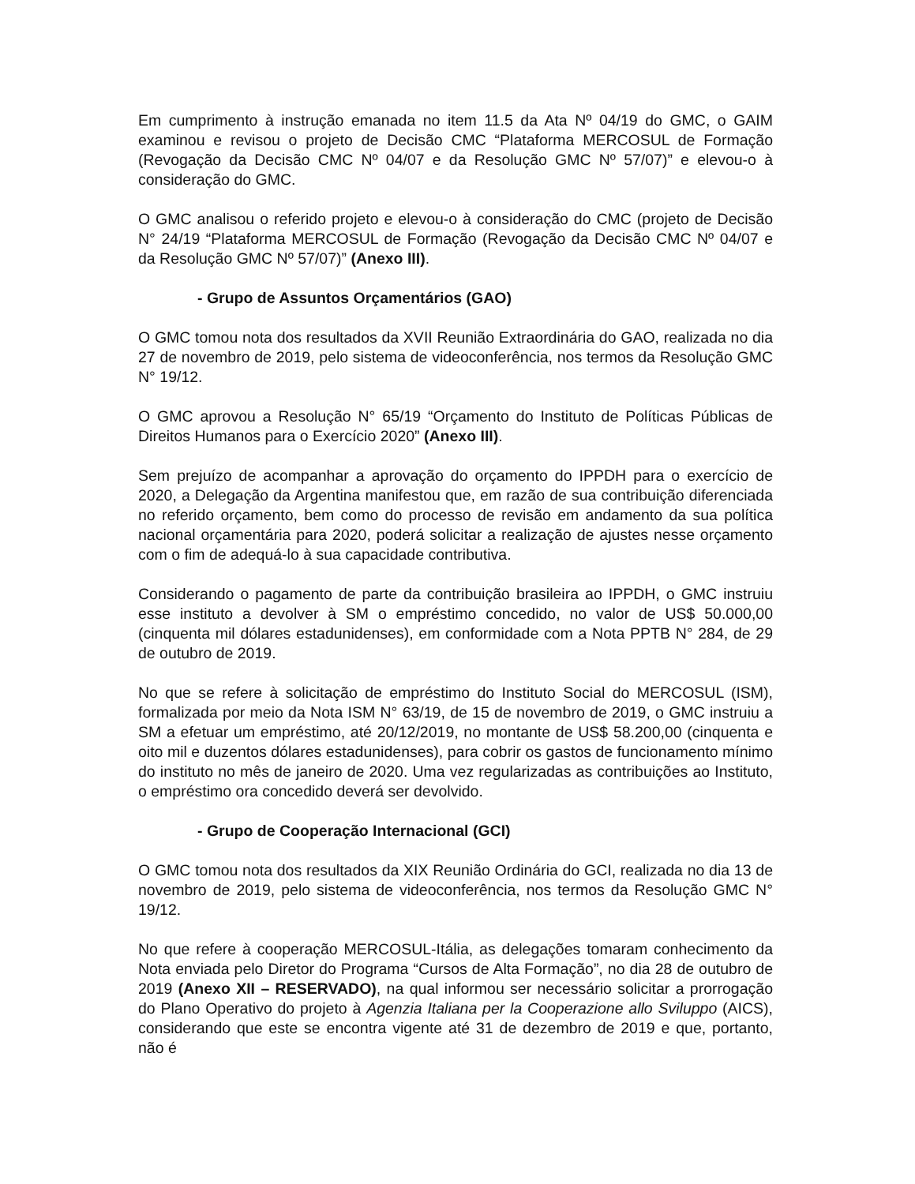Em cumprimento à instrução emanada no item 11.5 da Ata Nº 04/19 do GMC, o GAIM examinou e revisou o projeto de Decisão CMC “Plataforma MERCOSUL de Formação (Revogação da Decisão CMC Nº 04/07 e da Resolução GMC Nº 57/07)” e elevou-o à consideração do GMC.
O GMC analisou o referido projeto e elevou-o à consideração do CMC (projeto de Decisão N° 24/19 “Plataforma MERCOSUL de Formação (Revogação da Decisão CMC Nº 04/07 e da Resolução GMC Nº 57/07)” (Anexo III).
- Grupo de Assuntos Orçamentários (GAO)
O GMC tomou nota dos resultados da XVII Reunião Extraordinária do GAO, realizada no dia 27 de novembro de 2019, pelo sistema de videoconferência, nos termos da Resolução GMC N° 19/12.
O GMC aprovou a Resolução N° 65/19 “Orçamento do Instituto de Políticas Públicas de Direitos Humanos para o Exercício 2020” (Anexo III).
Sem prejuízo de acompanhar a aprovação do orçamento do IPPDH para o exercício de 2020, a Delegação da Argentina manifestou que, em razão de sua contribuição diferenciada no referido orçamento, bem como do processo de revisão em andamento da sua política nacional orçamentária para 2020, poderá solicitar a realização de ajustes nesse orçamento com o fim de adequá-lo à sua capacidade contributiva.
Considerando o pagamento de parte da contribuição brasileira ao IPPDH, o GMC instruiu esse instituto a devolver à SM o empréstimo concedido, no valor de US$ 50.000,00 (cinquenta mil dólares estadunidenses), em conformidade com a Nota PPTB N° 284, de 29 de outubro de 2019.
No que se refere à solicitação de empréstimo do Instituto Social do MERCOSUL (ISM), formalizada por meio da Nota ISM N° 63/19, de 15 de novembro de 2019, o GMC instruiu a SM a efetuar um empréstimo, até 20/12/2019, no montante de US$ 58.200,00 (cinquenta e oito mil e duzentos dólares estadunidenses), para cobrir os gastos de funcionamento mínimo do instituto no mês de janeiro de 2020. Uma vez regularizadas as contribuições ao Instituto, o empréstimo ora concedido deverá ser devolvido.
- Grupo de Cooperação Internacional (GCI)
O GMC tomou nota dos resultados da XIX Reunião Ordinária do GCI, realizada no dia 13 de novembro de 2019, pelo sistema de videoconferência, nos termos da Resolução GMC N° 19/12.
No que refere à cooperação MERCOSUL-Itália, as delegações tomaram conhecimento da Nota enviada pelo Diretor do Programa “Cursos de Alta Formação”, no dia 28 de outubro de 2019 (Anexo XII – RESERVADO), na qual informou ser necessário solicitar a prorrogação do Plano Operativo do projeto à Agenzia Italiana per la Cooperazione allo Sviluppo (AICS), considerando que este se encontra vigente até 31 de dezembro de 2019 e que, portanto, não é